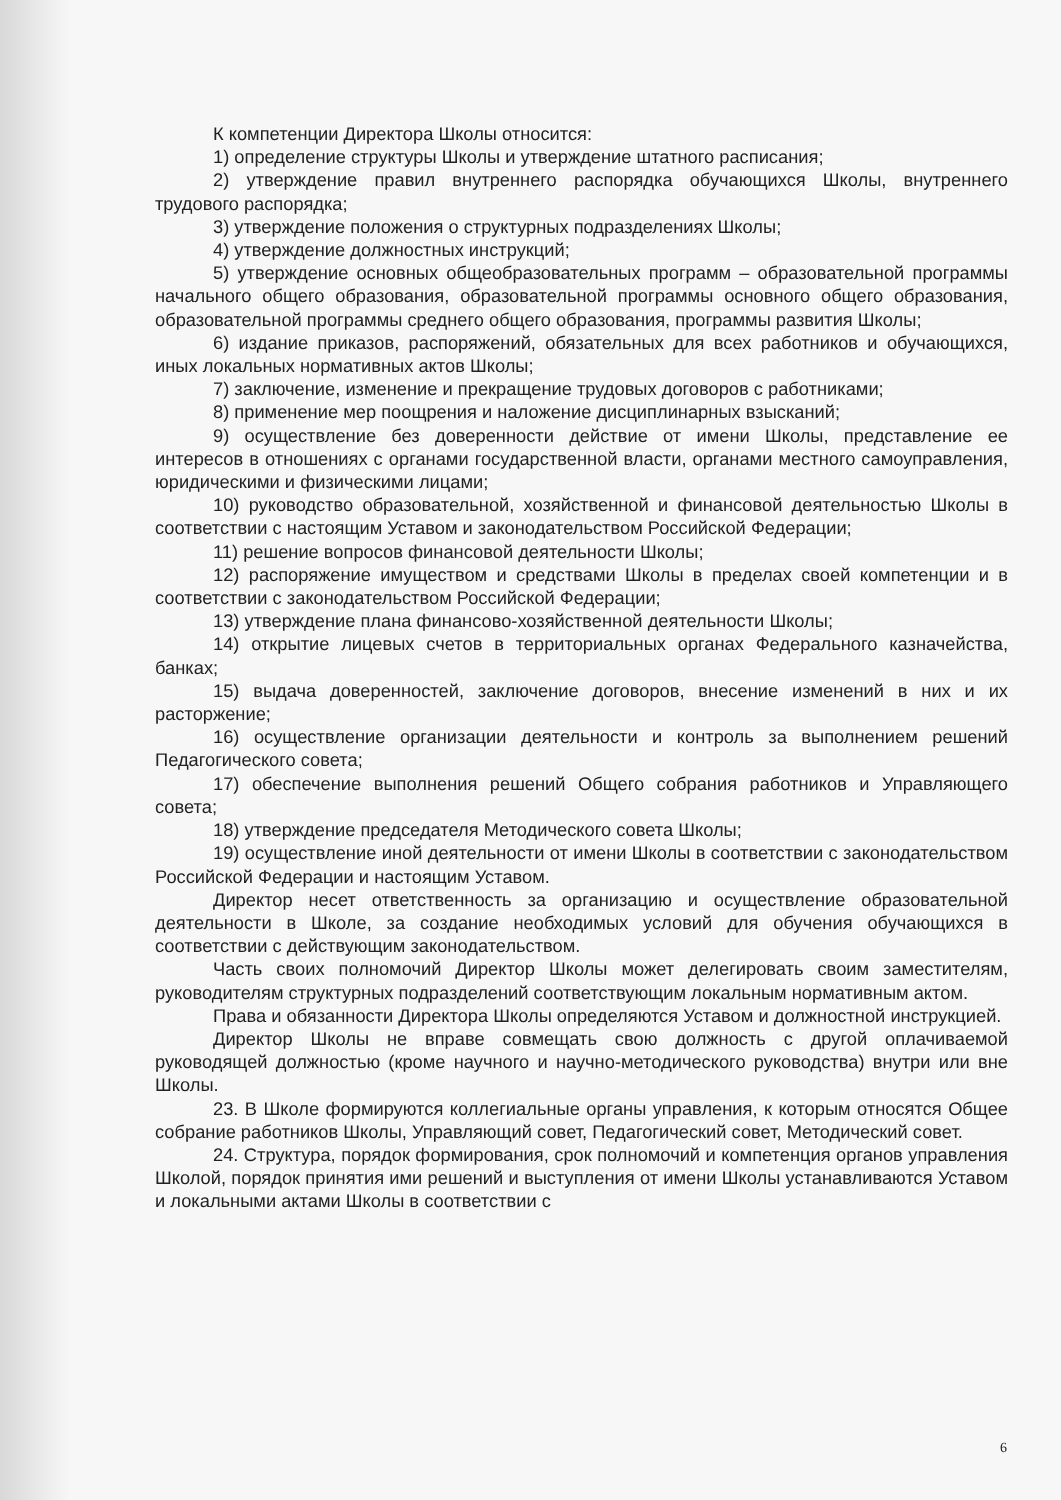К компетенции Директора Школы относится:
1) определение структуры Школы и утверждение штатного расписания;
2) утверждение правил внутреннего распорядка обучающихся Школы, внутреннего трудового распорядка;
3) утверждение положения о структурных подразделениях Школы;
4) утверждение должностных инструкций;
5) утверждение основных общеобразовательных программ – образовательной программы начального общего образования, образовательной программы основного общего образования, образовательной программы среднего общего образования, программы развития Школы;
6) издание приказов, распоряжений, обязательных для всех работников и обучающихся, иных локальных нормативных актов Школы;
7) заключение, изменение и прекращение трудовых договоров с работниками;
8) применение мер поощрения и наложение дисциплинарных взысканий;
9) осуществление без доверенности действие от имени Школы, представление ее интересов в отношениях с органами государственной власти, органами местного самоуправления, юридическими и физическими лицами;
10) руководство образовательной, хозяйственной и финансовой деятельностью Школы в соответствии с настоящим Уставом и законодательством Российской Федерации;
11) решение вопросов финансовой деятельности Школы;
12) распоряжение имуществом и средствами Школы в пределах своей компетенции и в соответствии с законодательством Российской Федерации;
13) утверждение плана финансово-хозяйственной деятельности Школы;
14) открытие лицевых счетов в территориальных органах Федерального казначейства, банках;
15) выдача доверенностей, заключение договоров, внесение изменений в них и их расторжение;
16) осуществление организации деятельности и контроль за выполнением решений Педагогического совета;
17) обеспечение выполнения решений Общего собрания работников и Управляющего совета;
18) утверждение председателя Методического совета Школы;
19) осуществление иной деятельности от имени Школы в соответствии с законодательством Российской Федерации и настоящим Уставом.
Директор несет ответственность за организацию и осуществление образовательной деятельности в Школе, за создание необходимых условий для обучения обучающихся в соответствии с действующим законодательством.
Часть своих полномочий Директор Школы может делегировать своим заместителям, руководителям структурных подразделений соответствующим локальным нормативным актом.
Права и обязанности Директора Школы определяются Уставом и должностной инструкцией.
Директор Школы не вправе совмещать свою должность с другой оплачиваемой руководящей должностью (кроме научного и научно-методического руководства) внутри или вне Школы.
23. В Школе формируются коллегиальные органы управления, к которым относятся Общее собрание работников Школы, Управляющий совет, Педагогический совет, Методический совет.
24. Структура, порядок формирования, срок полномочий и компетенция органов управления Школой, порядок принятия ими решений и выступления от имени Школы устанавливаются Уставом и локальными актами Школы в соответствии с
6